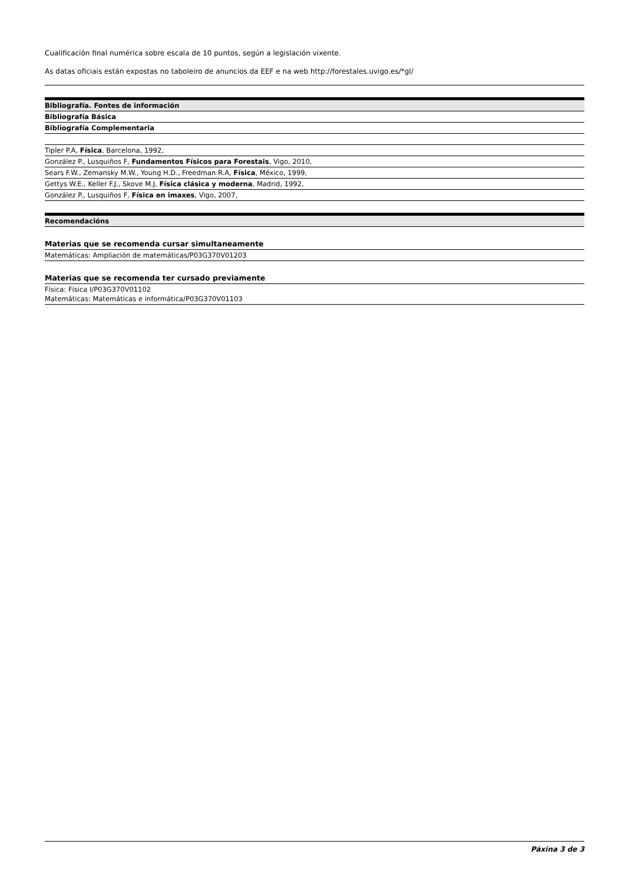Cualificación final numérica sobre escala de 10 puntos, según a legislación vixente.
As datas oficiais están expostas no taboleiro de anuncios da EEF e na web http://forestales.uvigo.es/*gl/
| Bibliografía. Fontes de información |
| --- |
| Bibliografía Básica |
| Bibliografía Complementaria |
| Tipler P.A, Física , Barcelona, 1992, |
| González P., Lusquiños F, Fundamentos Físicos para Forestais , Vigo, 2010, |
| Sears F.W., Zemansky M.W., Young H.D., Freedman R.A, Física , México, 1999, |
| Gettys W.E., Keller F.J., Skove M.J, Física clásica y moderna , Madrid, 1992, |
| González P., Lusquiños F, Física en imaxes , Vigo, 2007, |
| Recomendacións |
| --- |
| Materias que se recomenda cursar simultaneamente |
| Matemáticas: Ampliación de matemáticas/P03G370V01203 |
| Materias que se recomenda ter cursado previamente |
| Física: Física I/P03G370V01102 Matemáticas: Matemáticas e informática/P03G370V01103 |
Páxina 3 de 3